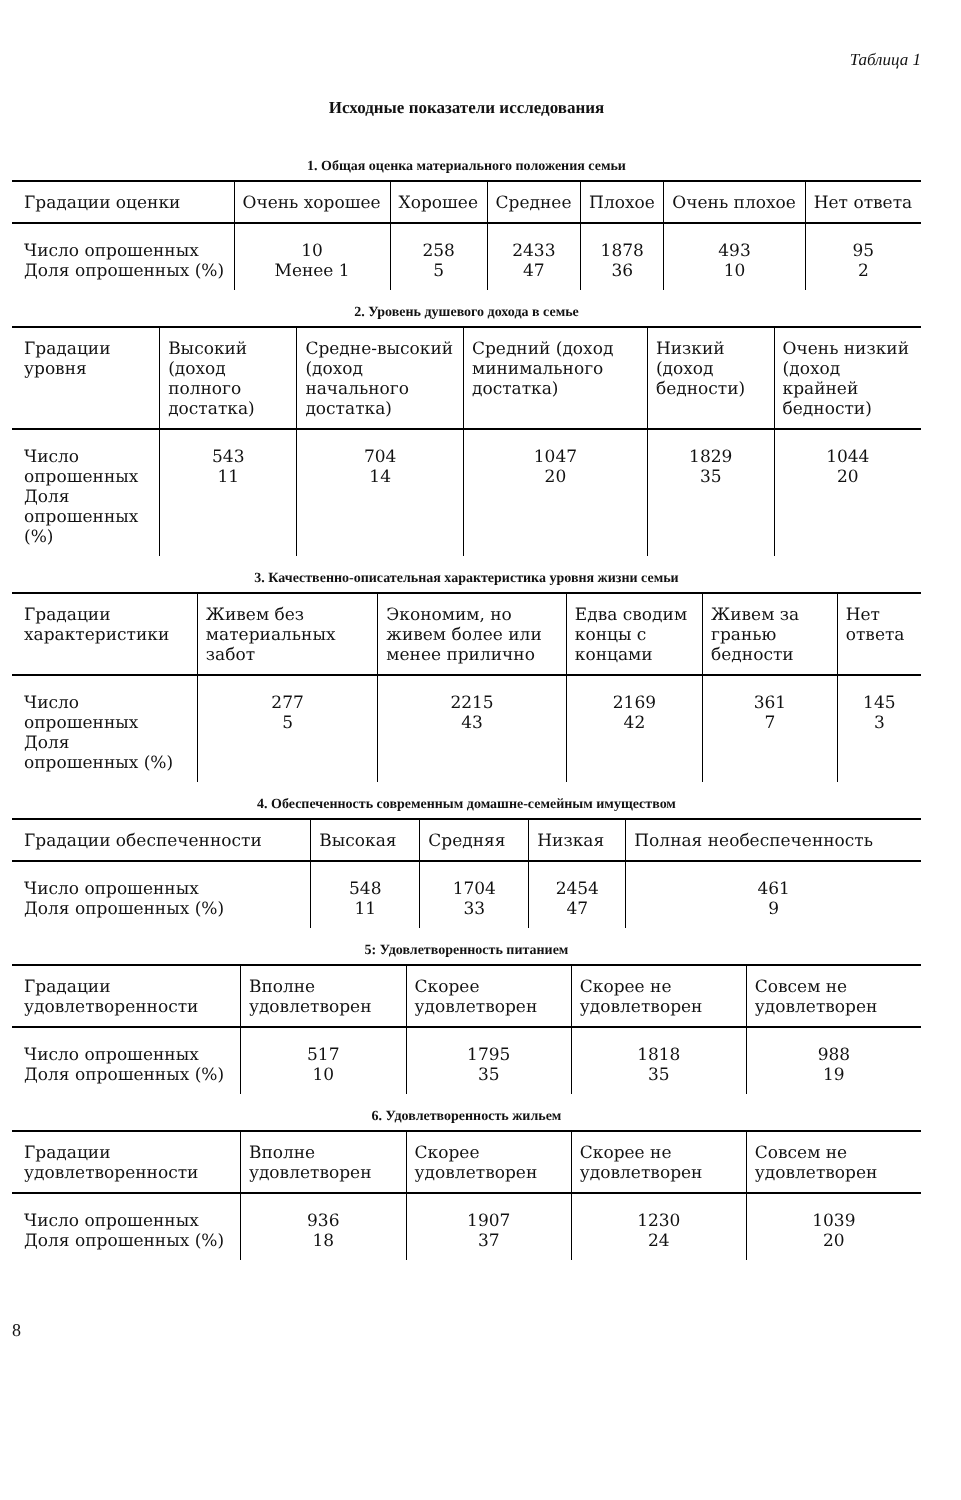Таблица 1
Исходные показатели исследования
1. Общая оценка материального положения семьи
| Градации оценки | Очень хорошее | Хорошее | Среднее | Плохое | Очень плохое | Нет ответа |
| --- | --- | --- | --- | --- | --- | --- |
| Число опрошенных Доля опрошенных (%) | 10 Менее 1 | 258 5 | 2433 47 | 1878 36 | 493 10 | 95 2 |
2. Уровень душевого дохода в семье
| Градации уровня | Высокий (доход полного достатка) | Средне-высокий (доход начального достатка) | Средний (доход минимального достатка) | Низкий (доход бедности) | Очень низкий (доход крайней бедности) |
| --- | --- | --- | --- | --- | --- |
| Число опрошенных Доля опрошенных (%) | 543 11 | 704 14 | 1047 20 | 1829 35 | 1044 20 |
3. Качественно-описательная характеристика уровня жизни семьи
| Градации характеристики | Живем без материальных забот | Экономим, но живем более или менее прилично | Едва сводим концы с концами | Живем за гранью бедности | Нет ответа |
| --- | --- | --- | --- | --- | --- |
| Число опрошенных Доля опрошенных (%) | 277 5 | 2215 43 | 2169 42 | 361 7 | 145 3 |
4. Обеспеченность современным домашне-семейным имуществом
| Градации обеспеченности | Высокая | Средняя | Низкая | Полная необеспеченность |
| --- | --- | --- | --- | --- |
| Число опрошенных Доля опрошенных (%) | 548 11 | 1704 33 | 2454 47 | 461 9 |
5: Удовлетворенность питанием
| Градации удовлетворенности | Вполне удовлетворен | Скорее удовлетворен | Скорее не удовлетворен | Совсем не удовлетворен |
| --- | --- | --- | --- | --- |
| Число опрошенных Доля опрошенных (%) | 517 10 | 1795 35 | 1818 35 | 988 19 |
6. Удовлетворенность жильем
| Градации удовлетворенности | Вполне удовлетворен | Скорее удовлетворен | Скорее не удовлетворен | Совсем не удовлетворен |
| --- | --- | --- | --- | --- |
| Число опрошенных Доля опрошенных (%) | 936 18 | 1907 37 | 1230 24 | 1039 20 |
8